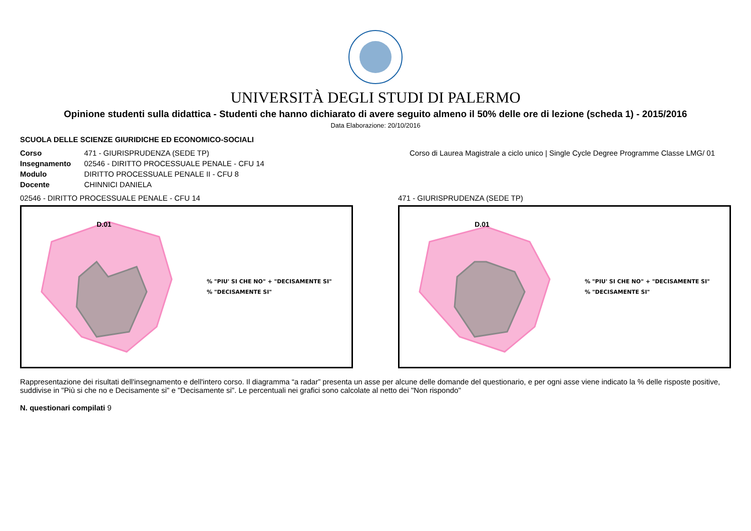UNIVERSITÀ DEGLI STUDI DI PALERMO
Opinione studenti sulla didattica - Studenti che hanno dichiarato di avere seguito almeno il 50% delle ore di lezione (scheda 1) - 2015/2016
Data Elaborazione: 20/10/2016
SCUOLA DELLE SCIENZE GIURIDICHE ED ECONOMICO-SOCIALI
| Corso | 471 - GIURISPRUDENZA (SEDE TP) | Corso di Laurea Magistrale a ciclo unico / Single Cycle Degree Programme Classe LMG/ 01 |
| Insegnamento | 02546 - DIRITTO PROCESSUALE PENALE - CFU 14 | |
| Modulo | DIRITTO PROCESSUALE PENALE II - CFU 8 | |
| Docente | CHINNICI DANIELA | |
02546 - DIRITTO PROCESSUALE PENALE - CFU 14
D.01
% "PIU' SI CHE NO" + "DECISAMENTE SI"
% "DECISAMENTE SI"
471 - GIURISPRUDENZA (SEDE TP)
D.01
% "PIU' SI CHE NO" + "DECISAMENTE SI"
% "DECISAMENTE SI"
Rappresentazione dei risultati dell'insegnamento e dell'intero corso. Il diagramma “a radar” presenta un asse per alcune delle domande del questionario, e per ogni asse viene indicato la % delle risposte positive, suddivise in "Più si che no e Decisamente si" e "Decisamente si". Le percentuali nei grafici sono calcolate al netto dei "Non rispondo"
N. questionari compilati 9